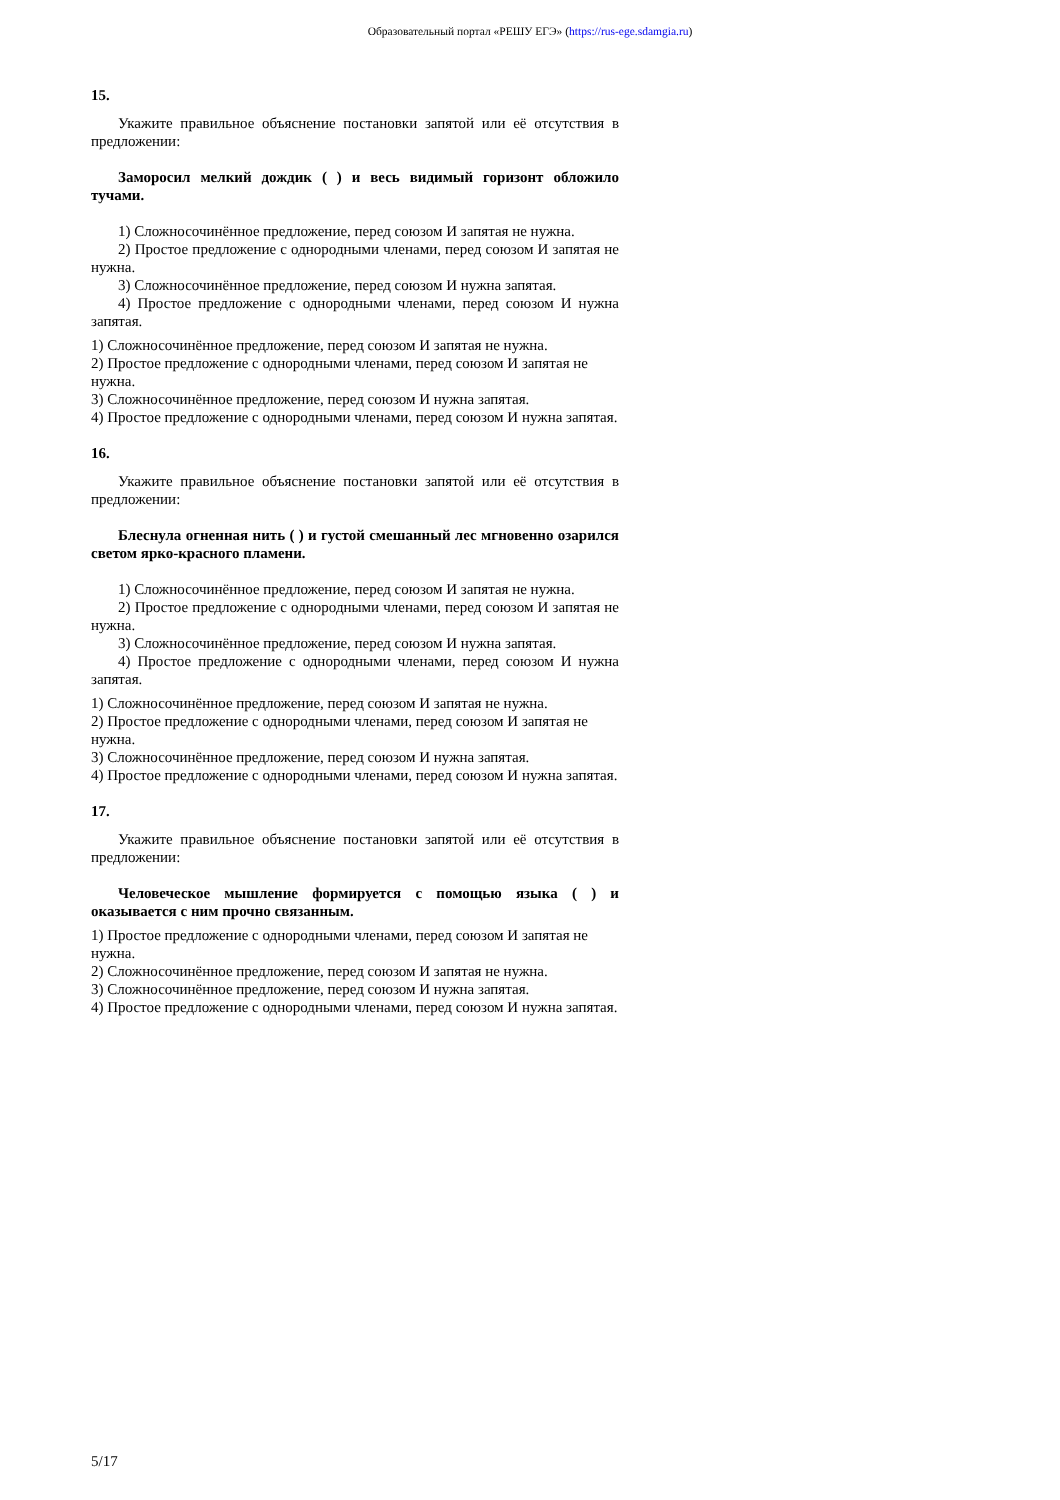Образовательный портал «РЕШУ ЕГЭ» (https://rus-ege.sdamgia.ru)
15.
Укажите правильное объяснение постановки запятой или её отсутствия в предложении:
Заморосил мелкий дождик ( ) и весь видимый горизонт обложило тучами.
1) Сложносочинённое предложение, перед союзом И запятая не нужна.
2) Простое предложение с однородными членами, перед союзом И запятая не нужна.
3) Сложносочинённое предложение, перед союзом И нужна запятая.
4) Простое предложение с однородными членами, перед союзом И нужна запятая.
1) Сложносочинённое предложение, перед союзом И запятая не нужна.
2) Простое предложение с однородными членами, перед союзом И запятая не нужна.
3) Сложносочинённое предложение, перед союзом И нужна запятая.
4) Простое предложение с однородными членами, перед союзом И нужна запятая.
16.
Укажите правильное объяснение постановки запятой или её отсутствия в предложении:
Блеснула огненная нить ( ) и густой смешанный лес мгновенно озарился светом ярко-красного пламени.
1) Сложносочинённое предложение, перед союзом И запятая не нужна.
2) Простое предложение с однородными членами, перед союзом И запятая не нужна.
3) Сложносочинённое предложение, перед союзом И нужна запятая.
4) Простое предложение с однородными членами, перед союзом И нужна запятая.
1) Сложносочинённое предложение, перед союзом И запятая не нужна.
2) Простое предложение с однородными членами, перед союзом И запятая не нужна.
3) Сложносочинённое предложение, перед союзом И нужна запятая.
4) Простое предложение с однородными членами, перед союзом И нужна запятая.
17.
Укажите правильное объяснение постановки запятой или её отсутствия в предложении:
Человеческое мышление формируется с помощью языка ( ) и оказывается с ним прочно связанным.
1) Простое предложение с однородными членами, перед союзом И запятая не нужна.
2) Сложносочинённое предложение, перед союзом И запятая не нужна.
3) Сложносочинённое предложение, перед союзом И нужна запятая.
4) Простое предложение с однородными членами, перед союзом И нужна запятая.
5/17